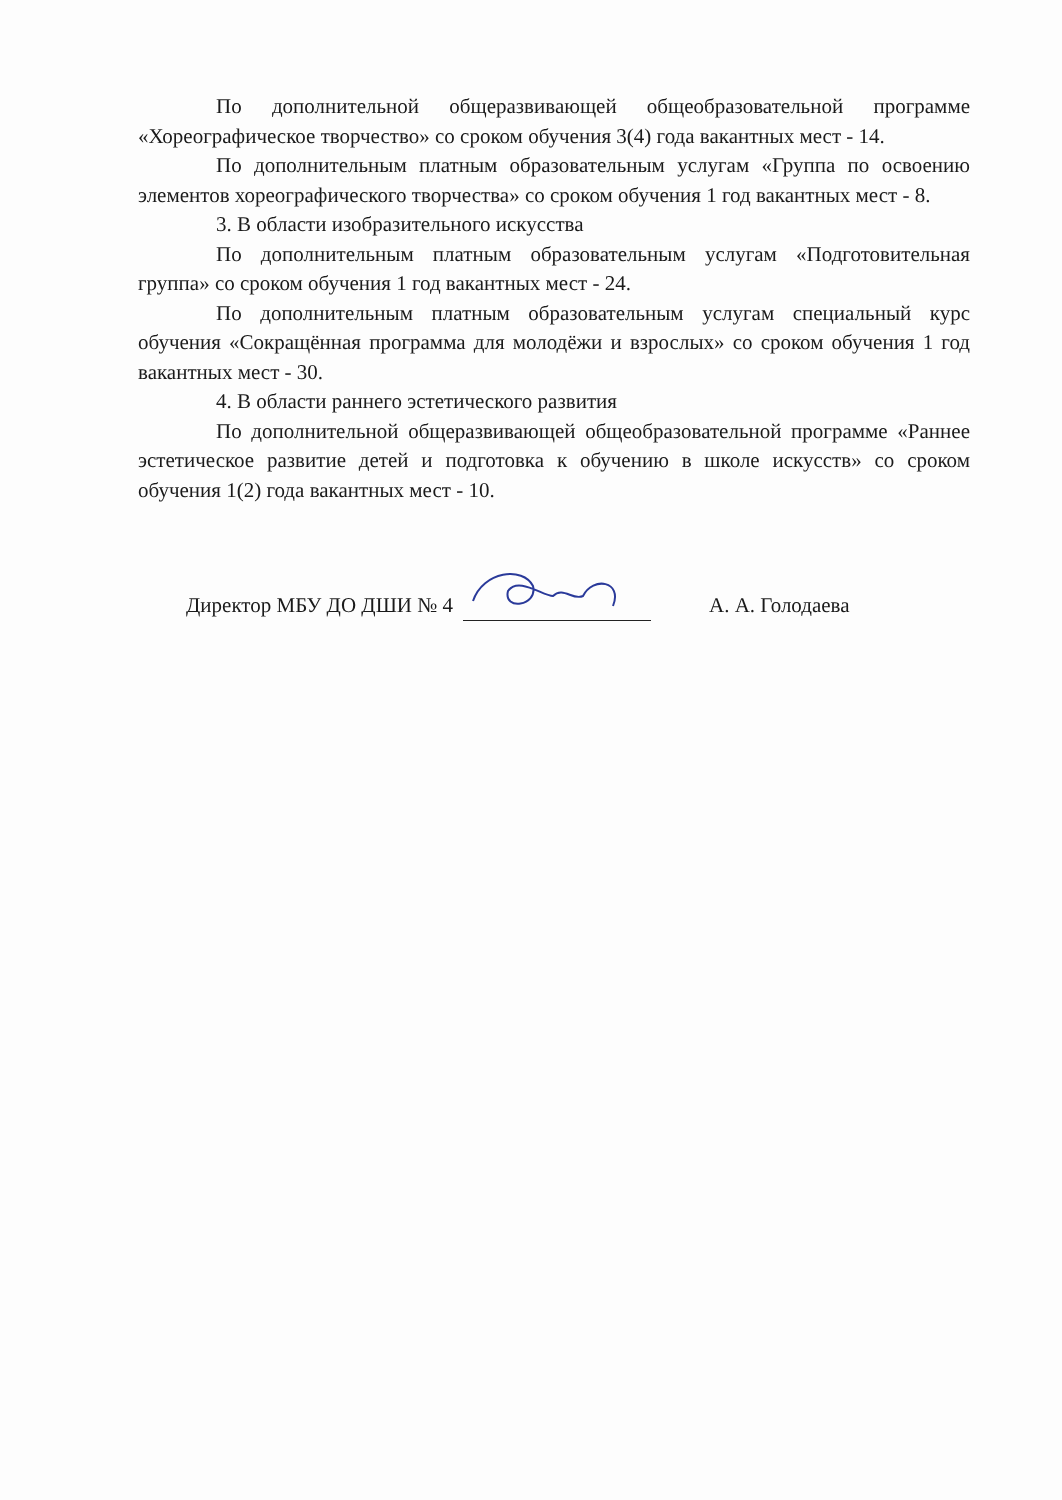По дополнительной общеразвивающей общеобразовательной программе «Хореографическое творчество» со сроком обучения 3(4) года вакантных мест - 14.
По дополнительным платным образовательным услугам «Группа по освоению элементов хореографического творчества» со сроком обучения 1 год вакантных мест - 8.
3. В области изобразительного искусства
По дополнительным платным образовательным услугам «Подготовительная группа» со сроком обучения 1 год вакантных мест - 24.
По дополнительным платным образовательным услугам специальный курс обучения «Сокращённая программа для молодёжи и взрослых» со сроком обучения 1 год вакантных мест - 30.
4. В области раннего эстетического развития
По дополнительной общеразвивающей общеобразовательной программе «Раннее эстетическое развитие детей и подготовка к обучению в школе искусств» со сроком обучения 1(2) года вакантных мест - 10.
Директор МБУ ДО ДШИ № 4 А. А. Голодаева